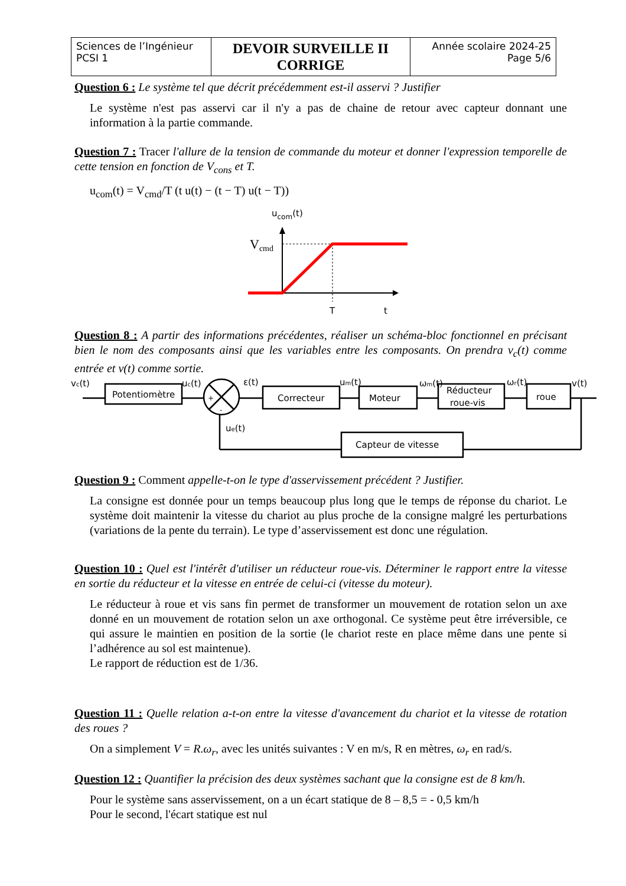| Sciences de l’Ingénieur PCSI 1 | DEVOIR SURVEILLE II CORRIGE | Année scolaire 2024-25 Page 5/6 |
Question 6 : Le système tel que décrit précédemment est-il asservi ? Justifier
Le système n'est pas asservi car il n'y a pas de chaine de retour avec capteur donnant une information à la partie commande.
Question 7 : Tracer l'allure de la tension de commande du moteur et donner l'expression temporelle de cette tension en fonction de V<sub>cons</sub> et T.
u<sub>com</sub>(t) = V<sub>cmd</sub>/T (t u(t) − (t − T) u(t − T))
ucom(t)
Vcmd
T
t
Question 8 : A partir des informations précédentes, réaliser un schéma-bloc fonctionnel en précisant bien le nom des composants ainsi que les variables entre les composants. On prendra v<sub>c</sub>(t) comme entrée et v(t) comme sortie.
Potentiomètre
Correcteur
Moteur
Réducteur
roue-vis
roue
Capteur de vitesse
vc(t)
uc(t)
ε(t)
um(t)
ωm(t)
ωr(t)
v(t)
ue(t)
+
-
Question 9 : Comment appelle-t-on le type d'asservissement précédent ? Justifier.
La consigne est donnée pour un temps beaucoup plus long que le temps de réponse du chariot. Le système doit maintenir la vitesse du chariot au plus proche de la consigne malgré les perturbations (variations de la pente du terrain). Le type d’asservissement est donc une régulation.
Question 10 : Quel est l'intérêt d'utiliser un réducteur roue-vis. Déterminer le rapport entre la vitesse en sortie du réducteur et la vitesse en entrée de celui-ci (vitesse du moteur).
Le réducteur à roue et vis sans fin permet de transformer un mouvement de rotation selon un axe donné en un mouvement de rotation selon un axe orthogonal. Ce système peut être irréversible, ce qui assure le maintien en position de la sortie (le chariot reste en place même dans une pente si l’adhérence au sol est maintenue).
Le rapport de réduction est de 1/36.
Question 11 : Quelle relation a-t-on entre la vitesse d'avancement du chariot et la vitesse de rotation des roues ?
On a simplement V = R.ω<sub>r</sub>, avec les unités suivantes : V en m/s, R en mètres, ω<sub>r</sub> en rad/s.
Question 12 : Quantifier la précision des deux systèmes sachant que la consigne est de 8 km/h.
Pour le système sans asservissement, on a un écart statique de 8 – 8,5 = - 0,5 km/h
Pour le second, l'écart statique est nul